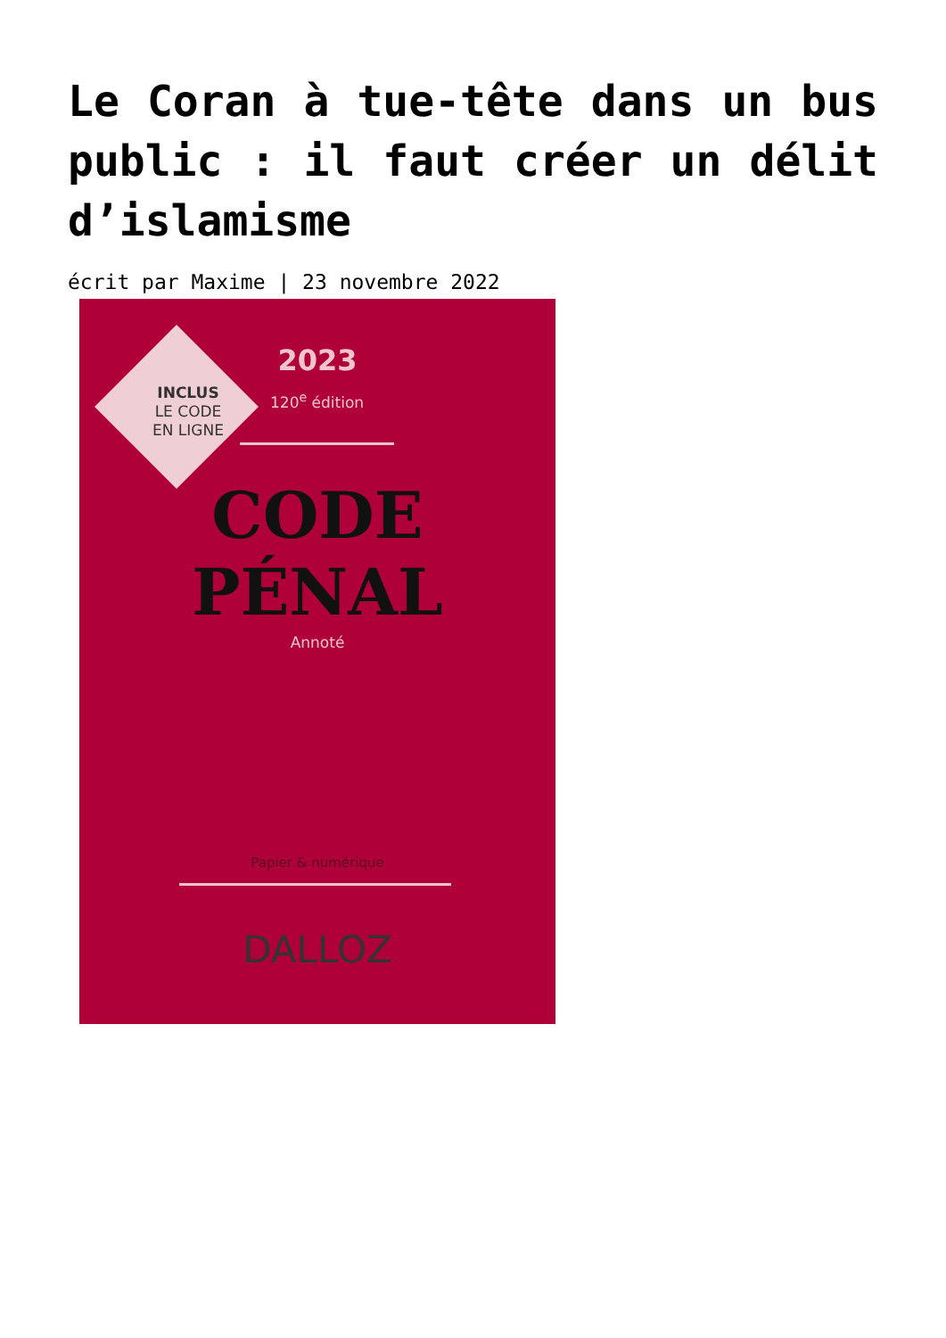Le Coran à tue-tête dans un bus public : il faut créer un délit d’islamisme
écrit par Maxime | 23 novembre 2022
INCLUS
LE CODE
EN LIGNE
2023
120<sup>e</sup> édition
CODE
PÉNAL
Annoté
Papier & numérique
DALLOZ